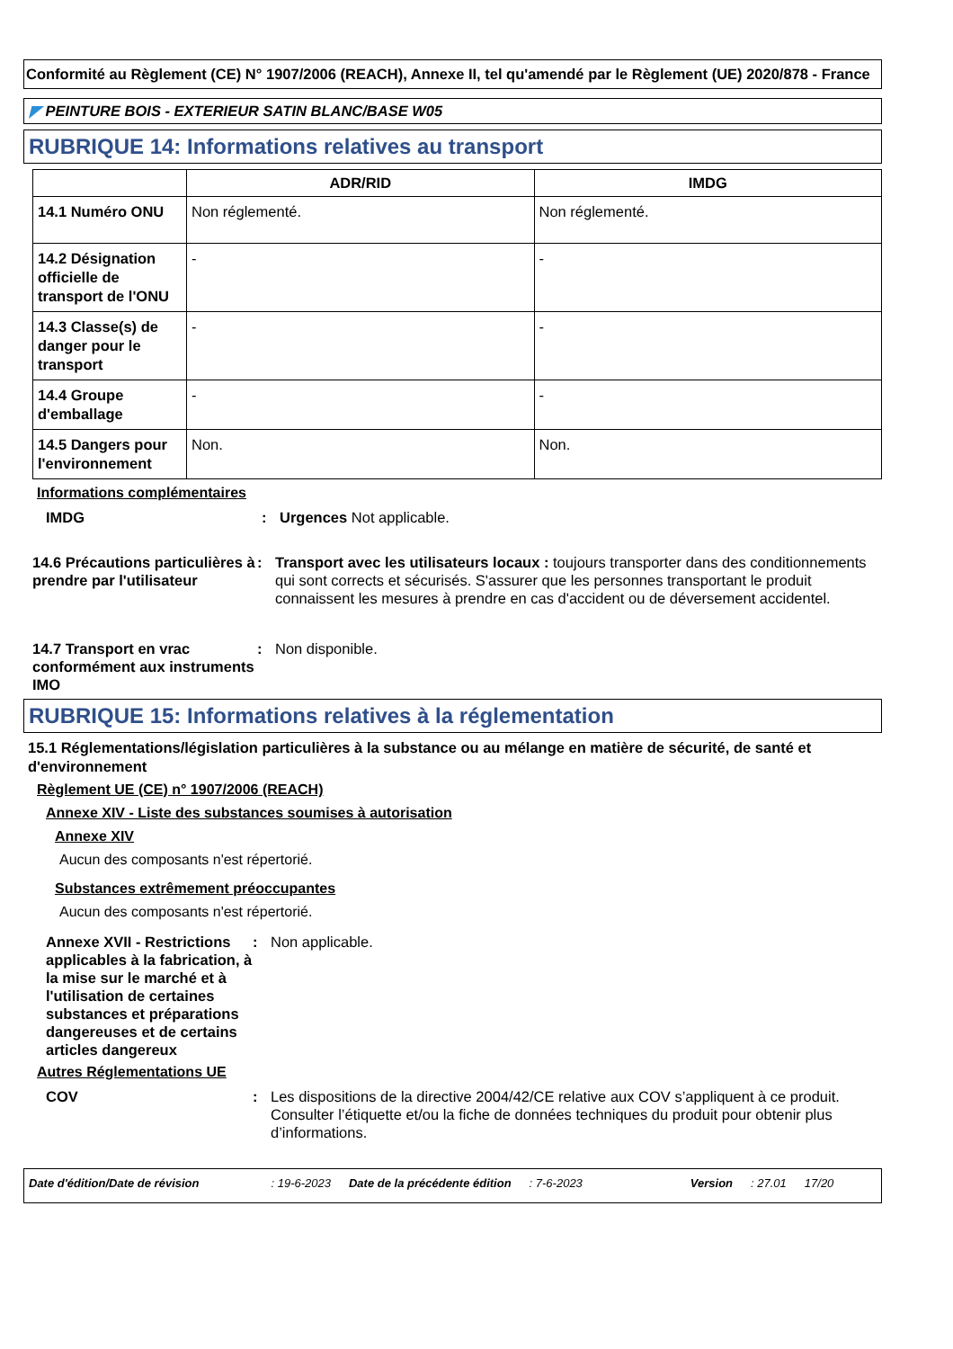Conformité au Règlement (CE) N° 1907/2006 (REACH), Annexe II, tel qu'amendé par le Règlement (UE) 2020/878 - France
◤ PEINTURE BOIS - EXTERIEUR SATIN BLANC/BASE W05
RUBRIQUE 14: Informations relatives au transport
| | ADR/RID | IMDG |
| --- | --- | --- |
| 14.1 Numéro ONU | Non réglementé. | Non réglementé. |
| 14.2 Désignation officielle de transport de l'ONU | - | - |
| 14.3 Classe(s) de danger pour le transport | - | - |
| 14.4 Groupe d'emballage | - | - |
| 14.5 Dangers pour l'environnement | Non. | Non. |
Informations complémentaires
IMDG : Urgences Not applicable.
14.6 Précautions particulières à prendre par l'utilisateur
: Transport avec les utilisateurs locaux : toujours transporter dans des conditionnements qui sont corrects et sécurisés. S'assurer que les personnes transportant le produit connaissent les mesures à prendre en cas d'accident ou de déversement accidentel.
14.7 Transport en vrac conformément aux instruments IMO
: Non disponible.
RUBRIQUE 15: Informations relatives à la réglementation
15.1 Réglementations/législation particulières à la substance ou au mélange en matière de sécurité, de santé et d'environnement
Règlement UE (CE) n° 1907/2006 (REACH)
Annexe XIV - Liste des substances soumises à autorisation
Annexe XIV
Aucun des composants n'est répertorié.
Substances extrêmement préoccupantes
Aucun des composants n'est répertorié.
Annexe XVII - Restrictions applicables à la fabrication, à la mise sur le marché et à l'utilisation de certaines substances et préparations dangereuses et de certains articles dangereux
: Non applicable.
Autres Réglementations UE
COV : Les dispositions de la directive 2004/42/CE relative aux COV s’appliquent à ce produit. Consulter l’étiquette et/ou la fiche de données techniques du produit pour obtenir plus d’informations.
Date d'édition/Date de révision: 19-6-2023 Date de la précédente édition: 7-6-2023 Version: 27.01 17/20